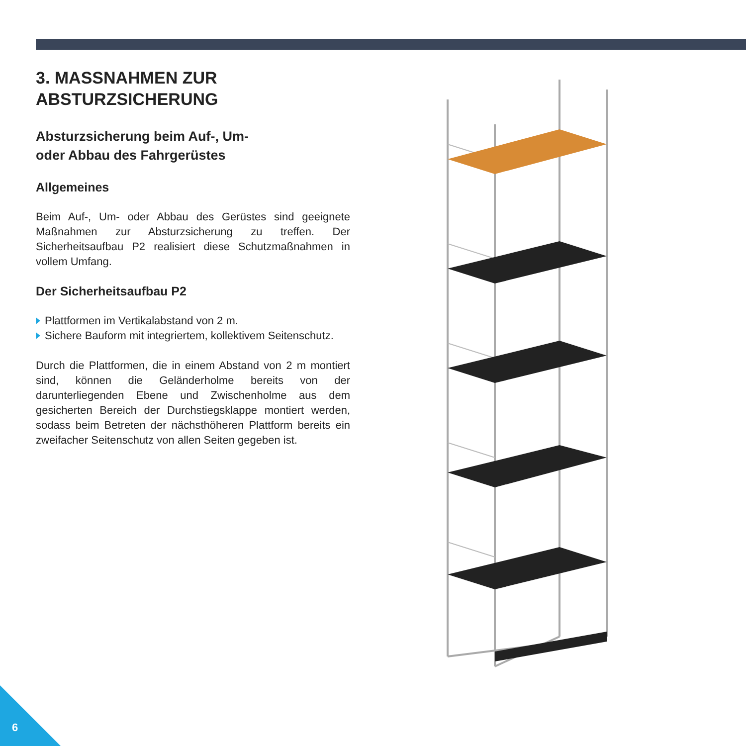3. MASSNAHMEN ZUR
ABSTURZSICHERUNG
Absturzsicherung beim Auf-, Um-
oder Abbau des Fahrgerüstes
Allgemeines
Beim Auf-, Um- oder Abbau des Gerüstes sind geeignete Maßnahmen zur Absturzsicherung zu treffen. Der Sicherheitsaufbau P2 realisiert diese Schutzmaßnahmen in vollem Umfang.
Der Sicherheitsaufbau P2
Plattformen im Vertikalabstand von 2 m.
Sichere Bauform mit integriertem, kollektivem Seitenschutz.
Durch die Plattformen, die in einem Abstand von 2 m montiert sind, können die Geländerholme bereits von der darunterliegenden Ebene und Zwischenholme aus dem gesicherten Bereich der Durchstiegsklappe montiert werden, sodass beim Betreten der nächsthöheren Plattform bereits ein zweifacher Seitenschutz von allen Seiten gegeben ist.
6